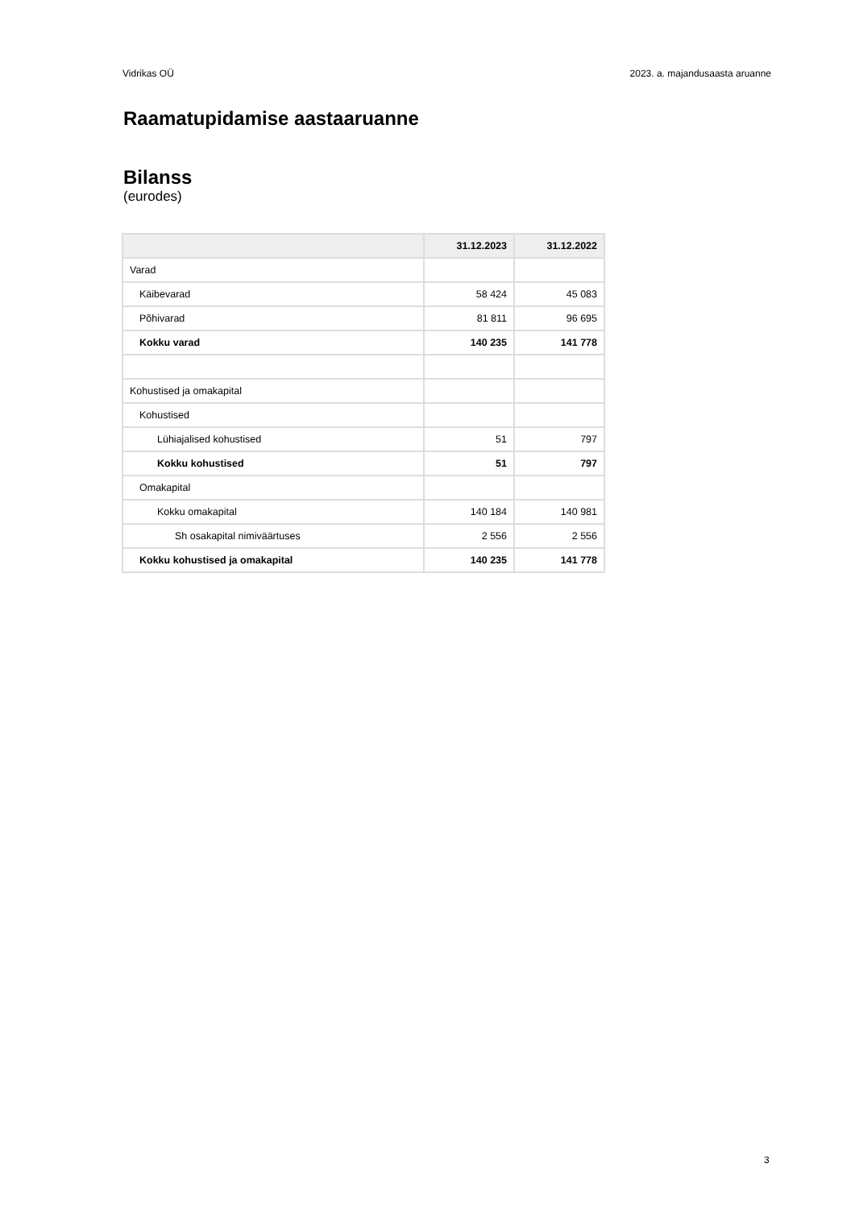Vidrikas OÜ 2023. a. majandusaasta aruanne
Raamatupidamise aastaaruanne
Bilanss
(eurodes)
| | 31.12.2023 | 31.12.2022 |
| --- | --- | --- |
| Varad | | |
| Käibevarad | 58 424 | 45 083 |
| Põhivarad | 81 811 | 96 695 |
| Kokku varad | 140 235 | 141 778 |
| Kohustised ja omakapital | | |
| Kohustised | | |
| Lühiajalised kohustised | 51 | 797 |
| Kokku kohustised | 51 | 797 |
| Omakapital | | |
| Kokku omakapital | 140 184 | 140 981 |
| Sh osakapital nimiväärtuses | 2 556 | 2 556 |
| Kokku kohustised ja omakapital | 140 235 | 141 778 |
3